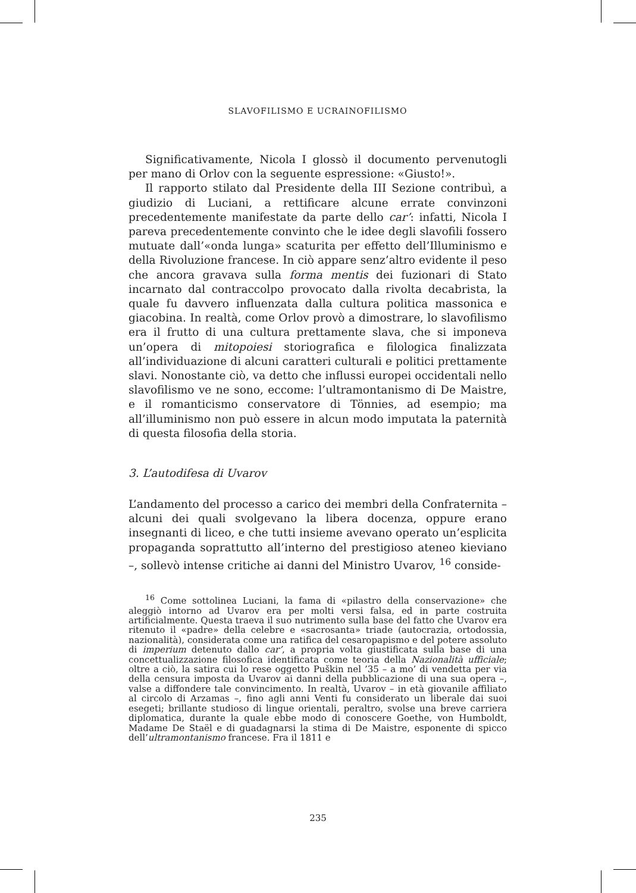SLAVOFILISMO E UCRAINOFILISMO
Significativamente, Nicola I glossò il documento pervenutogli per mano di Orlov con la seguente espressione: «Giusto!».
Il rapporto stilato dal Presidente della III Sezione contribuì, a giudizio di Luciani, a rettificare alcune errate convinzoni precedentemente manifestate da parte dello car’: infatti, Nicola I pareva precedentemente convinto che le idee degli slavofili fossero mutuate dall’«onda lunga» scaturita per effetto dell’Illuminismo e della Rivoluzione francese. In ciò appare senz’altro evidente il peso che ancora gravava sulla forma mentis dei fuzionari di Stato incarnato dal contraccolpo provocato dalla rivolta decabrista, la quale fu davvero influenzata dalla cultura politica massonica e giacobina. In realtà, come Orlov provò a dimostrare, lo slavofilismo era il frutto di una cultura prettamente slava, che si imponeva un’opera di mitopoiesi storiografica e filologica finalizzata all’individuazione di alcuni caratteri culturali e politici prettamente slavi. Nonostante ciò, va detto che influssi europei occidentali nello slavofilismo ve ne sono, eccome: l’ultramontanismo di De Maistre, e il romanticismo conservatore di Tönnies, ad esempio; ma all’illuminismo non può essere in alcun modo imputata la paternità di questa filosofia della storia.
3. L’autodifesa di Uvarov
L’andamento del processo a carico dei membri della Confraternita – alcuni dei quali svolgevano la libera docenza, oppure erano insegnanti di liceo, e che tutti insieme avevano operato un’esplicita propaganda soprattutto all’interno del prestigioso ateneo kieviano –, sollevò intense critiche ai danni del Ministro Uvarov, <sup>16</sup> conside-
<sup>16</sup> Come sottolinea Luciani, la fama di «pilastro della conservazione» che aleggiò intorno ad Uvarov era per molti versi falsa, ed in parte costruita artificialmente. Questa traeva il suo nutrimento sulla base del fatto che Uvarov era ritenuto il «padre» della celebre e «sacrosanta» triade (autocrazia, ortodossia, nazionalità), considerata come una ratifica del cesaropapismo e del potere assoluto di imperium detenuto dallo car’, a propria volta giustificata sulla base di una concettualizzazione filosofica identificata come teoria della Nazionalità ufficiale; oltre a ciò, la satira cui lo rese oggetto Puškin nel ’35 – a mo’ di vendetta per via della censura imposta da Uvarov ai danni della pubblicazione di una sua opera –, valse a diffondere tale convincimento. In realtà, Uvarov – in età giovanile affiliato al circolo di Arzamas –, fino agli anni Venti fu considerato un liberale dai suoi esegeti; brillante studioso di lingue orientali, peraltro, svolse una breve carriera diplomatica, durante la quale ebbe modo di conoscere Goethe, von Humboldt, Madame De Staël e di guadagnarsi la stima di De Maistre, esponente di spicco dell’ultramontanismo francese. Fra il 1811 e
235